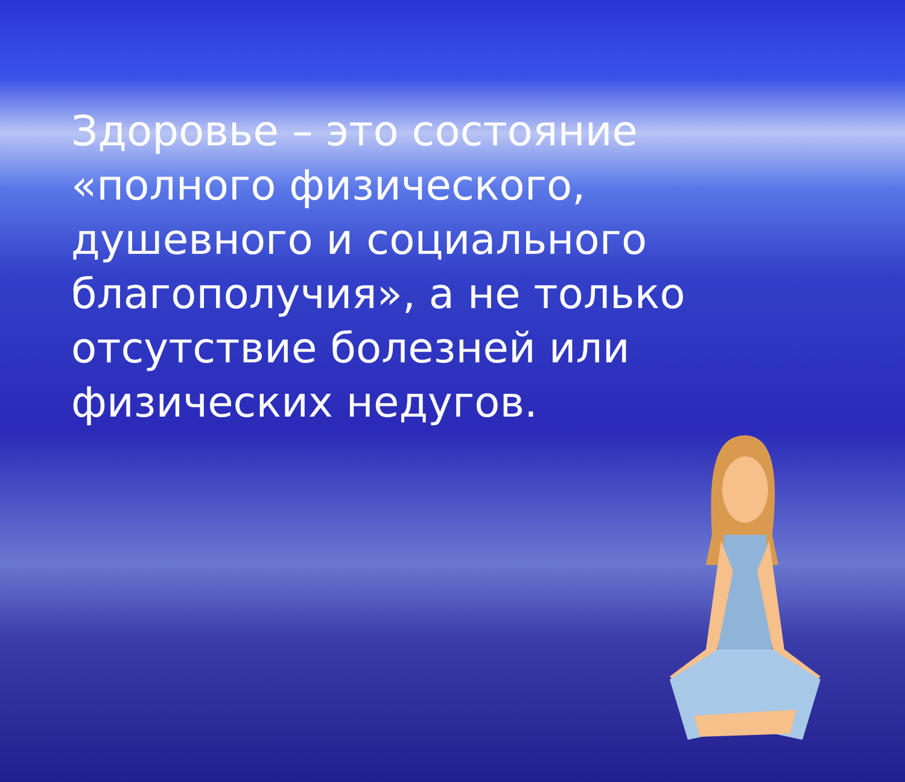Здоровье – это состояние «полного физического, душевного и социального благополучия», а не только отсутствие болезней или физических недугов.